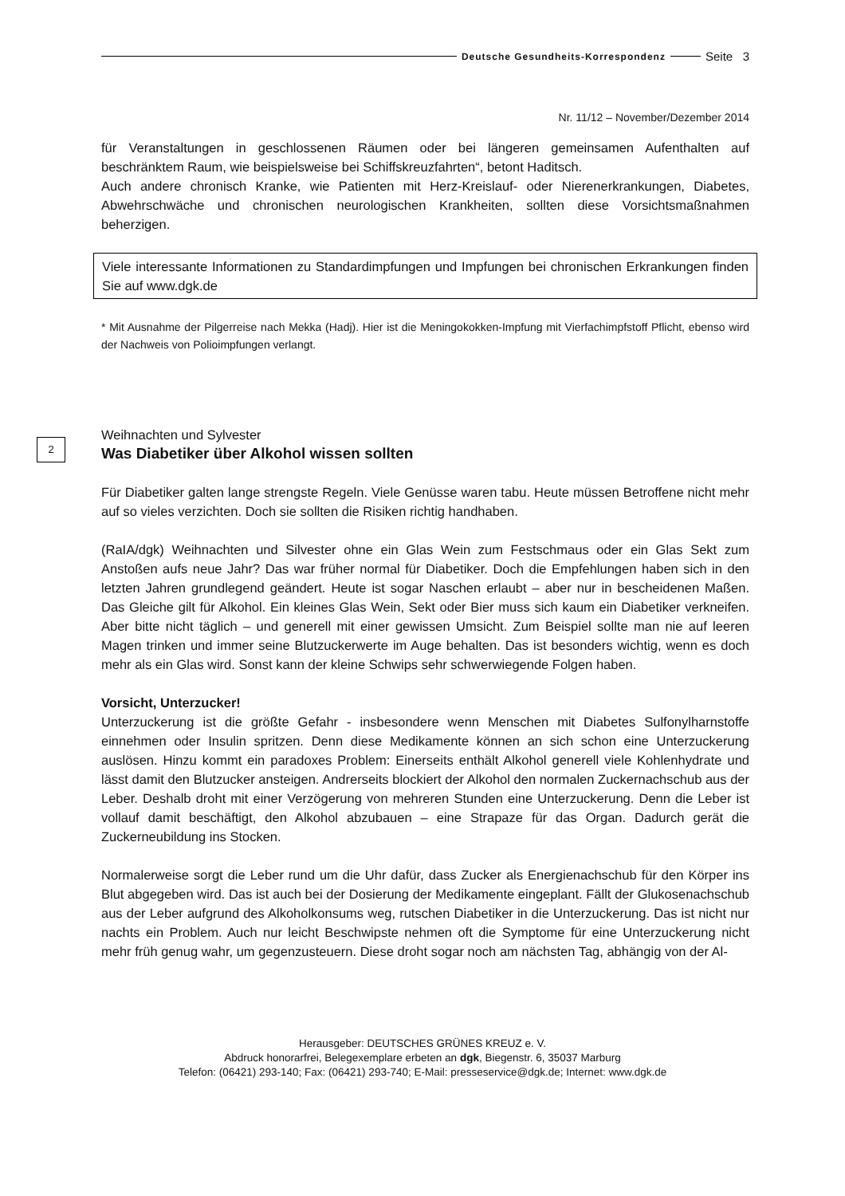Deutsche Gesundheits-Korrespondenz Seite 3
Nr. 11/12 – November/Dezember 2014
für Veranstaltungen in geschlossenen Räumen oder bei längeren gemeinsamen Aufenthalten auf beschränktem Raum, wie beispielsweise bei Schiffskreuzfahrten“, betont Haditsch.
Auch andere chronisch Kranke, wie Patienten mit Herz-Kreislauf- oder Nierenerkrankungen, Diabetes, Abwehrschwäche und chronischen neurologischen Krankheiten, sollten diese Vorsichtsmaßnahmen beherzigen.
Viele interessante Informationen zu Standardimpfungen und Impfungen bei chronischen Erkrankungen finden Sie auf www.dgk.de
* Mit Ausnahme der Pilgerreise nach Mekka (Hadj). Hier ist die Meningokokken-Impfung mit Vierfachimpfstoff Pflicht, ebenso wird der Nachweis von Polioimpfungen verlangt.
2
Weihnachten und Sylvester
Was Diabetiker über Alkohol wissen sollten
Für Diabetiker galten lange strengste Regeln. Viele Genüsse waren tabu. Heute müssen Betroffene nicht mehr auf so vieles verzichten. Doch sie sollten die Risiken richtig handhaben.
(RaIA/dgk) Weihnachten und Silvester ohne ein Glas Wein zum Festschmaus oder ein Glas Sekt zum Anstoßen aufs neue Jahr? Das war früher normal für Diabetiker. Doch die Empfehlungen haben sich in den letzten Jahren grundlegend geändert. Heute ist sogar Naschen erlaubt – aber nur in bescheidenen Maßen. Das Gleiche gilt für Alkohol. Ein kleines Glas Wein, Sekt oder Bier muss sich kaum ein Diabetiker verkneifen. Aber bitte nicht täglich – und generell mit einer gewissen Umsicht. Zum Beispiel sollte man nie auf leeren Magen trinken und immer seine Blutzuckerwerte im Auge behalten. Das ist besonders wichtig, wenn es doch mehr als ein Glas wird. Sonst kann der kleine Schwips sehr schwerwiegende Folgen haben.
Vorsicht, Unterzucker!
Unterzuckerung ist die größte Gefahr - insbesondere wenn Menschen mit Diabetes Sulfonylharnstoffe einnehmen oder Insulin spritzen. Denn diese Medikamente können an sich schon eine Unterzuckerung auslösen. Hinzu kommt ein paradoxes Problem: Einerseits enthält Alkohol generell viele Kohlenhydrate und lässt damit den Blutzucker ansteigen. Andrerseits blockiert der Alkohol den normalen Zuckernachschub aus der Leber. Deshalb droht mit einer Verzögerung von mehreren Stunden eine Unterzuckerung. Denn die Leber ist vollauf damit beschäftigt, den Alkohol abzubauen – eine Strapaze für das Organ. Dadurch gerät die Zuckerneubildung ins Stocken.
Normalerweise sorgt die Leber rund um die Uhr dafür, dass Zucker als Energienachschub für den Körper ins Blut abgegeben wird. Das ist auch bei der Dosierung der Medikamente eingeplant. Fällt der Glukosenachschub aus der Leber aufgrund des Alkoholkonsums weg, rutschen Diabetiker in die Unterzuckerung. Das ist nicht nur nachts ein Problem. Auch nur leicht Beschwipste nehmen oft die Symptome für eine Unterzuckerung nicht mehr früh genug wahr, um gegenzusteuern. Diese droht sogar noch am nächsten Tag, abhängig von der Al-
Herausgeber: DEUTSCHES GRÜNES KREUZ e. V.
Abdruck honorarfrei, Belegexemplare erbeten an dgk, Biegenstr. 6, 35037 Marburg
Telefon: (06421) 293-140; Fax: (06421) 293-740; E-Mail: presseservice@dgk.de; Internet: www.dgk.de